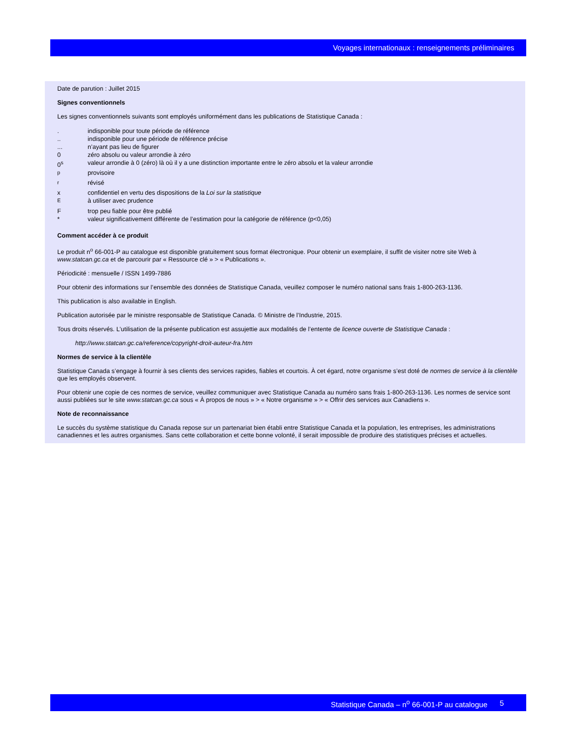Voyages internationaux : renseignements préliminaires
Date de parution : Juillet 2015
Signes conventionnels
Les signes conventionnels suivants sont employés uniformément dans les publications de Statistique Canada :
| . | indisponible pour toute période de référence |
| .. | indisponible pour une période de référence précise |
| ... | n’ayant pas lieu de figurer |
| 0 | zéro absolu ou valeur arrondie à zéro |
| 0<sup>s</sup> | valeur arrondie à 0 (zéro) là où il y a une distinction importante entre le zéro absolu et la valeur arrondie |
| <sup>p</sup> | provisoire |
| <sup>r</sup> | révisé |
| x | confidentiel en vertu des dispositions de la Loi sur la statistique |
| <sup>E</sup> | à utiliser avec prudence |
| F | trop peu fiable pour être publié |
| * | valeur significativement différente de l’estimation pour la catégorie de référence (p<0,05) |
Comment accéder à ce produit
Le produit n<sup>o</sup> 66-001-P au catalogue est disponible gratuitement sous format électronique. Pour obtenir un exemplaire, il suffit de visiter notre site Web à www.statcan.gc.ca et de parcourir par « Ressource clé » > « Publications ».
Périodicité : mensuelle / ISSN 1499-7886
Pour obtenir des informations sur l’ensemble des données de Statistique Canada, veuillez composer le numéro national sans frais 1-800-263-1136.
This publication is also available in English.
Publication autorisée par le ministre responsable de Statistique Canada. © Ministre de l’Industrie, 2015.
Tous droits réservés. L’utilisation de la présente publication est assujettie aux modalités de l’entente de licence ouverte de Statistique Canada :
http://www.statcan.gc.ca/reference/copyright-droit-auteur-fra.htm
Normes de service à la clientèle
Statistique Canada s’engage à fournir à ses clients des services rapides, fiables et courtois. À cet égard, notre organisme s’est doté de normes de service à la clientèle que les employés observent.
Pour obtenir une copie de ces normes de service, veuillez communiquer avec Statistique Canada au numéro sans frais 1-800-263-1136. Les normes de service sont aussi publiées sur le site www.statcan.gc.ca sous « À propos de nous » > « Notre organisme » > « Offrir des services aux Canadiens ».
Note de reconnaissance
Le succès du système statistique du Canada repose sur un partenariat bien établi entre Statistique Canada et la population, les entreprises, les administrations canadiennes et les autres organismes. Sans cette collaboration et cette bonne volonté, il serait impossible de produire des statistiques précises et actuelles.
Statistique Canada – n<sup>o</sup> 66-001-P au catalogue 5